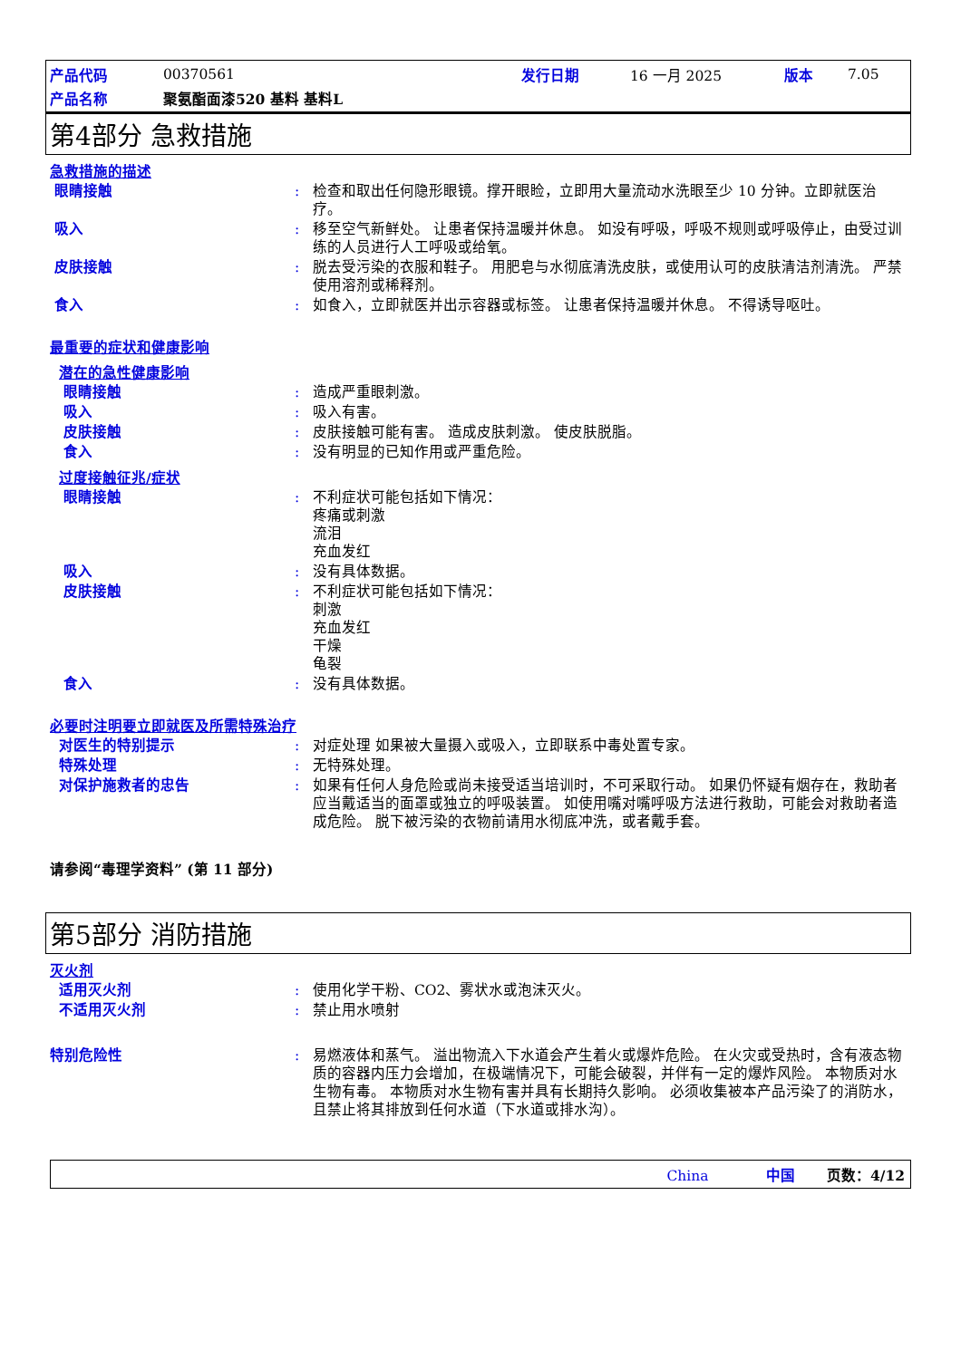| 产品代码 | 00370561 | 发行日期 | 16 一月 2025 | 版本 | 7.05 |
| 产品名称 | 聚氨酯面漆520 基料 基料L | | | | |
第4部分 急救措施
急救措施的描述
眼睛接触 : 检查和取出任何隐形眼镜。撑开眼睑，立即用大量流动水洗眼至少 10 分钟。立即就医治疗。
吸入 : 移至空气新鲜处。 让患者保持温暖并休息。 如没有呼吸，呼吸不规则或呼吸停止，由受过训练的人员进行人工呼吸或给氧。
皮肤接触 : 脱去受污染的衣服和鞋子。 用肥皂与水彻底清洗皮肤，或使用认可的皮肤清洁剂清洗。 严禁使用溶剂或稀释剂。
食入 : 如食入，立即就医并出示容器或标签。 让患者保持温暖并休息。 不得诱导呕吐。
最重要的症状和健康影响
潜在的急性健康影响
眼睛接触 : 造成严重眼刺激。
吸入 : 吸入有害。
皮肤接触 : 皮肤接触可能有害。 造成皮肤刺激。 使皮肤脱脂。
食入 : 没有明显的已知作用或严重危险。
过度接触征兆/症状
眼睛接触 : 不利症状可能包括如下情况：
疼痛或刺激
流泪
充血发红
吸入 : 没有具体数据。
皮肤接触 : 不利症状可能包括如下情况：
刺激
充血发红
干燥
龟裂
食入 : 没有具体数据。
必要时注明要立即就医及所需特殊治疗
对医生的特别提示 : 对症处理 如果被大量摄入或吸入，立即联系中毒处置专家。
特殊处理 : 无特殊处理。
对保护施救者的忠告 : 如果有任何人身危险或尚未接受适当培训时，不可采取行动。 如果仍怀疑有烟存在，救助者应当戴适当的面罩或独立的呼吸装置。 如使用嘴对嘴呼吸方法进行救助，可能会对救助者造成危险。 脱下被污染的衣物前请用水彻底冲洗，或者戴手套。
请参阅“毒理学资料” (第 11 部分)
第5部分 消防措施
灭火剂
适用灭火剂 : 使用化学干粉、CO2、雾状水或泡沫灭火。
不适用灭火剂 : 禁止用水喷射
特别危险性 : 易燃液体和蒸气。 溢出物流入下水道会产生着火或爆炸危险。 在火灾或受热时，含有液态物质的容器内压力会增加，在极端情况下，可能会破裂，并伴有一定的爆炸风险。 本物质对水生物有毒。 本物质对水生物有害并具有长期持久影响。 必须收集被本产品污染了的消防水，且禁止将其排放到任何水道（下水道或排水沟）。
China 中国 页数：4/12